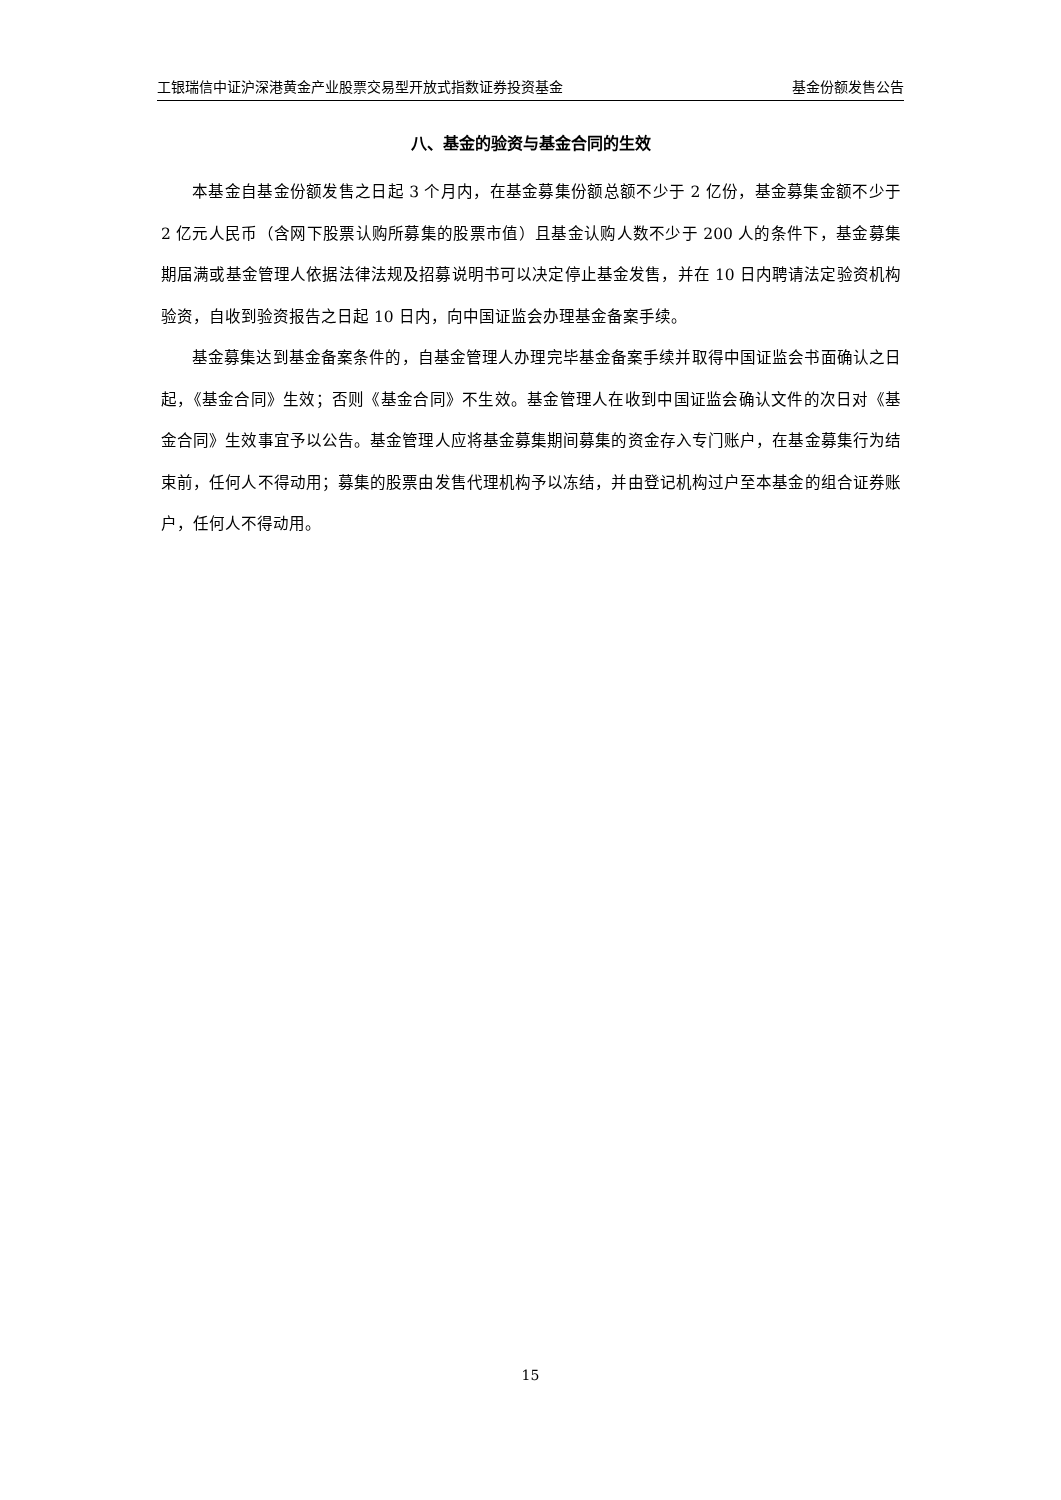工银瑞信中证沪深港黄金产业股票交易型开放式指数证券投资基金 基金份额发售公告
八、基金的验资与基金合同的生效
本基金自基金份额发售之日起 3 个月内，在基金募集份额总额不少于 2 亿份，基金募集金额不少于 2 亿元人民币（含网下股票认购所募集的股票市值）且基金认购人数不少于 200 人的条件下，基金募集期届满或基金管理人依据法律法规及招募说明书可以决定停止基金发售，并在 10 日内聘请法定验资机构验资，自收到验资报告之日起 10 日内，向中国证监会办理基金备案手续。
基金募集达到基金备案条件的，自基金管理人办理完毕基金备案手续并取得中国证监会书面确认之日起，《基金合同》生效；否则《基金合同》不生效。基金管理人在收到中国证监会确认文件的次日对《基金合同》生效事宜予以公告。基金管理人应将基金募集期间募集的资金存入专门账户，在基金募集行为结束前，任何人不得动用；募集的股票由发售代理机构予以冻结，并由登记机构过户至本基金的组合证券账户，任何人不得动用。
15